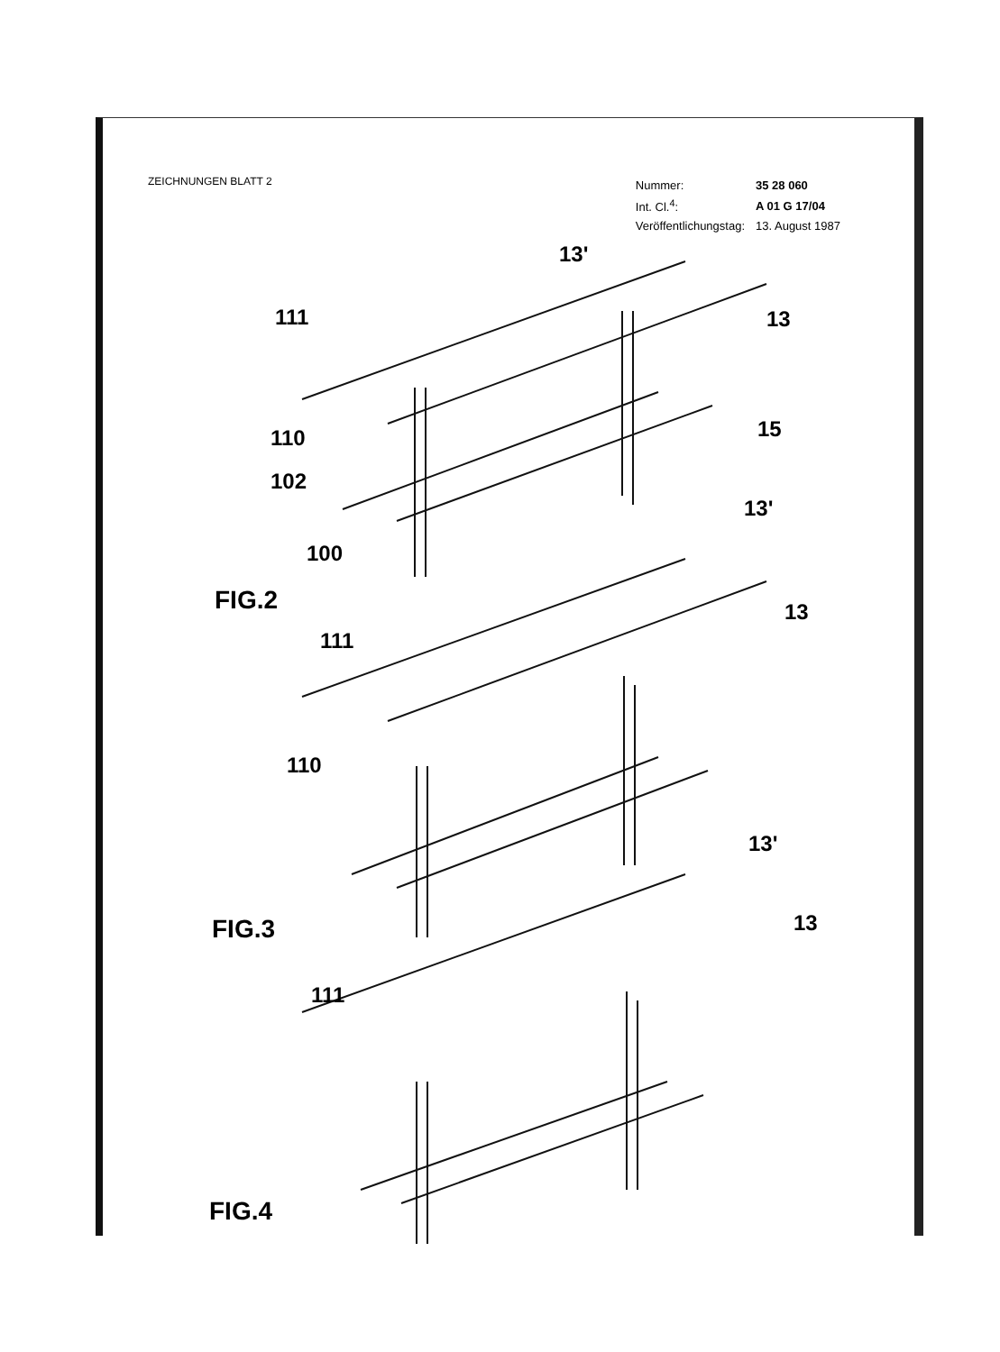ZEICHNUNGEN BLATT 2
| Nummer: | 35 28 060 |
| Int. Cl.<sup>4</sup>: | A 01 G 17/04 |
| Veröffentlichungstag: | 13. August 1987 |
13'
111 13
110 15
102
100
FIG.2
13'
111
13
110
FIG.3
13'
13
111
FIG.4